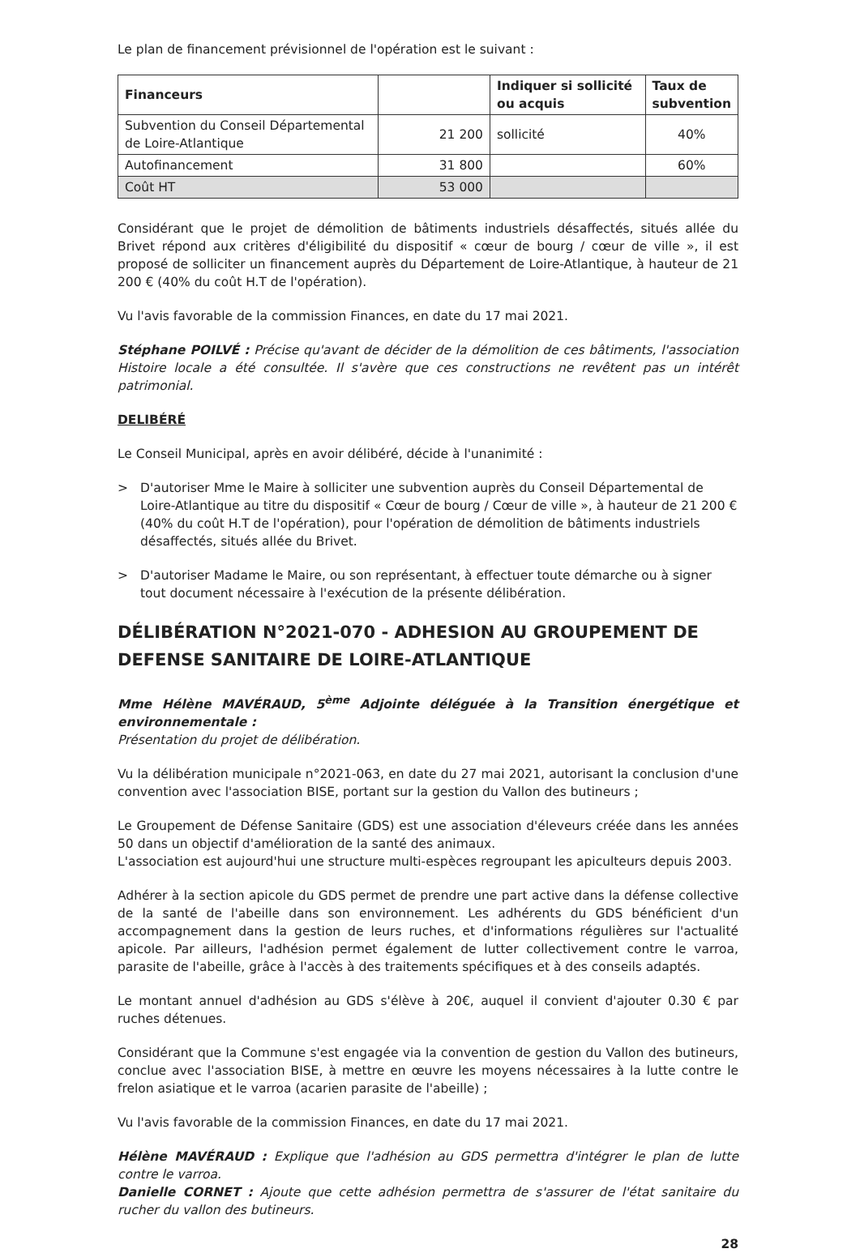Le plan de financement prévisionnel de l'opération est le suivant :
| Financeurs | | Indiquer si sollicité ou acquis | Taux de subvention |
| --- | --- | --- | --- |
| Subvention du Conseil Départemental de Loire-Atlantique | 21 200 | sollicité | 40% |
| Autofinancement | 31 800 | | 60% |
| Coût HT | 53 000 | | |
Considérant que le projet de démolition de bâtiments industriels désaffectés, situés allée du Brivet répond aux critères d'éligibilité du dispositif « cœur de bourg / cœur de ville », il est proposé de solliciter un financement auprès du Département de Loire-Atlantique, à hauteur de 21 200 € (40% du coût H.T de l'opération).
Vu l'avis favorable de la commission Finances, en date du 17 mai 2021.
Stéphane POILVÉ : Précise qu'avant de décider de la démolition de ces bâtiments, l'association Histoire locale a été consultée. Il s'avère que ces constructions ne revêtent pas un intérêt patrimonial.
DELIBÉRÉ
Le Conseil Municipal, après en avoir délibéré, décide à l'unanimité :
> D'autoriser Mme le Maire à solliciter une subvention auprès du Conseil Départemental de Loire-Atlantique au titre du dispositif « Cœur de bourg / Cœur de ville », à hauteur de 21 200 € (40% du coût H.T de l'opération), pour l'opération de démolition de bâtiments industriels désaffectés, situés allée du Brivet.
> D'autoriser Madame le Maire, ou son représentant, à effectuer toute démarche ou à signer tout document nécessaire à l'exécution de la présente délibération.
DÉLIBÉRATION N°2021-070 - ADHESION AU GROUPEMENT DE DEFENSE SANITAIRE DE LOIRE-ATLANTIQUE
Mme Hélène MAVÉRAUD, 5<sup>ème</sup> Adjointe déléguée à la Transition énergétique et environnementale :
Présentation du projet de délibération.
Vu la délibération municipale n°2021-063, en date du 27 mai 2021, autorisant la conclusion d'une convention avec l'association BISE, portant sur la gestion du Vallon des butineurs ;
Le Groupement de Défense Sanitaire (GDS) est une association d'éleveurs créée dans les années 50 dans un objectif d'amélioration de la santé des animaux.
L'association est aujourd'hui une structure multi-espèces regroupant les apiculteurs depuis 2003.
Adhérer à la section apicole du GDS permet de prendre une part active dans la défense collective de la santé de l'abeille dans son environnement. Les adhérents du GDS bénéficient d'un accompagnement dans la gestion de leurs ruches, et d'informations régulières sur l'actualité apicole. Par ailleurs, l'adhésion permet également de lutter collectivement contre le varroa, parasite de l'abeille, grâce à l'accès à des traitements spécifiques et à des conseils adaptés.
Le montant annuel d'adhésion au GDS s'élève à 20€, auquel il convient d'ajouter 0.30 € par ruches détenues.
Considérant que la Commune s'est engagée via la convention de gestion du Vallon des butineurs, conclue avec l'association BISE, à mettre en œuvre les moyens nécessaires à la lutte contre le frelon asiatique et le varroa (acarien parasite de l'abeille) ;
Vu l'avis favorable de la commission Finances, en date du 17 mai 2021.
Hélène MAVÉRAUD : Explique que l'adhésion au GDS permettra d'intégrer le plan de lutte contre le varroa.
Danielle CORNET : Ajoute que cette adhésion permettra de s'assurer de l'état sanitaire du rucher du vallon des butineurs.
28